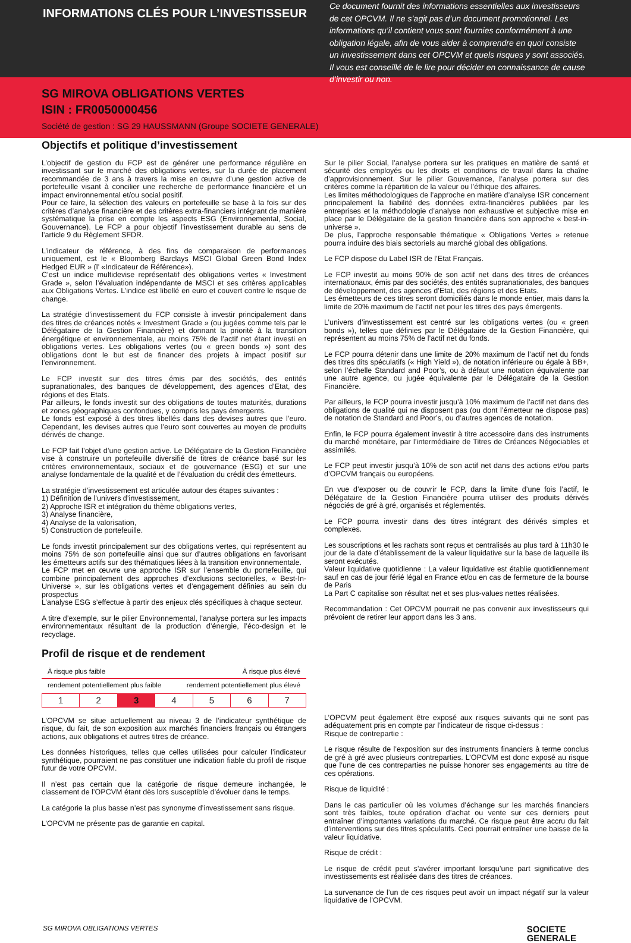INFORMATIONS CLÉS POUR L’INVESTISSEUR
Ce document fournit des informations essentielles aux investisseurs de cet OPCVM. Il ne s’agit pas d’un document promotionnel. Les informations qu’il contient vous sont fournies conformément à une obligation légale, afin de vous aider à comprendre en quoi consiste un investissement dans cet OPCVM et quels risques y sont associés. Il vous est conseillé de le lire pour décider en connaissance de cause d’investir ou non.
SG MIROVA OBLIGATIONS VERTES
ISIN : FR0050000456
Société de gestion : SG 29 HAUSSMANN (Groupe SOCIETE GENERALE)
Objectifs et politique d’investissement
L’objectif de gestion du FCP est de générer une performance régulière en investissant sur le marché des obligations vertes, sur la durée de placement recommandée de 3 ans à travers la mise en œuvre d’une gestion active de portefeuille visant à concilier une recherche de performance financière et un impact environnemental et/ou social positif.
Pour ce faire, la sélection des valeurs en portefeuille se base à la fois sur des critères d’analyse financière et des critères extra-financiers intégrant de manière systématique la prise en compte les aspects ESG (Environnemental, Social, Gouvernance). Le FCP a pour objectif l’investissement durable au sens de l’article 9 du Règlement SFDR.
L’indicateur de référence, à des fins de comparaison de performances uniquement, est le « Bloomberg Barclays MSCI Global Green Bond Index Hedged EUR » (l’ «Indicateur de Référence»).
C’est un indice multidevise représentatif des obligations vertes « Investment Grade », selon l’évaluation indépendante de MSCI et ses critères applicables aux Obligations Vertes. L’indice est libellé en euro et couvert contre le risque de change.
La stratégie d’investissement du FCP consiste à investir principalement dans des titres de créances notés « Investment Grade » (ou jugées comme tels par le Délégataire de la Gestion Financière) et donnant la priorité à la transition énergétique et environnementale, au moins 75% de l’actif net étant investi en obligations vertes. Les obligations vertes (ou « green bonds ») sont des obligations dont le but est de financer des projets à impact positif sur l’environnement.
Le FCP investit sur des titres émis par des sociétés, des entités supranationales, des banques de développement, des agences d’Etat, des régions et des Etats.
Par ailleurs, le fonds investit sur des obligations de toutes maturités, durations et zones géographiques confondues, y compris les pays émergents.
Le fonds est exposé à des titres libellés dans des devises autres que l’euro. Cependant, les devises autres que l’euro sont couvertes au moyen de produits dérivés de change.
Le FCP fait l’objet d’une gestion active. Le Délégataire de la Gestion Financière vise à construire un portefeuille diversifié de titres de créance basé sur les critères environnementaux, sociaux et de gouvernance (ESG) et sur une analyse fondamentale de la qualité et de l’évaluation du crédit des émetteurs.
La stratégie d’investissement est articulée autour des étapes suivantes :
1) Définition de l’univers d’investissement,
2) Approche ISR et intégration du thème obligations vertes,
3) Analyse financière,
4) Analyse de la valorisation,
5) Construction de portefeuille.
Le fonds investit principalement sur des obligations vertes, qui représentent au moins 75% de son portefeuille ainsi que sur d’autres obligations en favorisant les émetteurs actifs sur des thématiques liées à la transition environnementale.
Le FCP met en œuvre une approche ISR sur l’ensemble du portefeuille, qui combine principalement des approches d’exclusions sectorielles, « Best-In-Universe », sur les obligations vertes et d’engagement définies au sein du prospectus
L’analyse ESG s’effectue à partir des enjeux clés spécifiques à chaque secteur.
A titre d’exemple, sur le pilier Environnemental, l’analyse portera sur les impacts environnementaux résultant de la production d’énergie, l’éco-design et le recyclage.
Sur le pilier Social, l’analyse portera sur les pratiques en matière de santé et sécurité des employés ou les droits et conditions de travail dans la chaîne d’approvisionnement. Sur le pilier Gouvernance, l’analyse portera sur des critères comme la répartition de la valeur ou l’éthique des affaires.
Les limites méthodologiques de l’approche en matière d’analyse ISR concernent principalement la fiabilité des données extra-financières publiées par les entreprises et la méthodologie d’analyse non exhaustive et subjective mise en place par le Délégataire de la gestion financière dans son approche « best-in-universe ».
De plus, l’approche responsable thématique « Obligations Vertes » retenue pourra induire des biais sectoriels au marché global des obligations.
Le FCP dispose du Label ISR de l’Etat Français.
Le FCP investit au moins 90% de son actif net dans des titres de créances internationaux, émis par des sociétés, des entités supranationales, des banques de développement, des agences d’Etat, des régions et des Etats.
Les émetteurs de ces titres seront domiciliés dans le monde entier, mais dans la limite de 20% maximum de l’actif net pour les titres des pays émergents.
L’univers d’investissement est centré sur les obligations vertes (ou « green bonds »), telles que définies par le Délégataire de la Gestion Financière, qui représentent au moins 75% de l’actif net du fonds.
Le FCP pourra détenir dans une limite de 20% maximum de l’actif net du fonds des titres dits spéculatifs (« High Yield »), de notation inférieure ou égale à BB+, selon l’échelle Standard and Poor’s, ou à défaut une notation équivalente par une autre agence, ou jugée équivalente par le Délégataire de la Gestion Financière.
Par ailleurs, le FCP pourra investir jusqu’à 10% maximum de l’actif net dans des obligations de qualité qui ne disposent pas (ou dont l’émetteur ne dispose pas) de notation de Standard and Poor’s, ou d’autres agences de notation.
Enfin, le FCP pourra également investir à titre accessoire dans des instruments du marché monétaire, par l’intermédiaire de Titres de Créances Négociables et assimilés.
Le FCP peut investir jusqu’à 10% de son actif net dans des actions et/ou parts d’OPCVM français ou européens.
En vue d’exposer ou de couvrir le FCP, dans la limite d’une fois l’actif, le Délégataire de la Gestion Financière pourra utiliser des produits dérivés négociés de gré à gré, organisés et réglementés.
Le FCP pourra investir dans des titres intégrant des dérivés simples et complexes.
Les souscriptions et les rachats sont reçus et centralisés au plus tard à 11h30 le jour de la date d’établissement de la valeur liquidative sur la base de laquelle ils seront exécutés.
Valeur liquidative quotidienne : La valeur liquidative est établie quotidiennement sauf en cas de jour férié légal en France et/ou en cas de fermeture de la bourse de Paris
La Part C capitalise son résultat net et ses plus-values nettes réalisées.
Recommandation : Cet OPCVM pourrait ne pas convenir aux investisseurs qui prévoient de retirer leur apport dans les 3 ans.
Profil de risque et de rendement
À risque plus faible À risque plus élevé
rendement potentiellement plus faible rendement potentiellement plus élevé
| 1 | 2 | 3 | 4 | 5 | 6 | 7 |
L’OPCVM se situe actuellement au niveau 3 de l’indicateur synthétique de risque, du fait, de son exposition aux marchés financiers français ou étrangers actions, aux obligations et autres titres de créance.
Les données historiques, telles que celles utilisées pour calculer l’indicateur synthétique, pourraient ne pas constituer une indication fiable du profil de risque futur de votre OPCVM.
Il n’est pas certain que la catégorie de risque demeure inchangée, le classement de l’OPCVM étant dès lors susceptible d’évoluer dans le temps.
La catégorie la plus basse n’est pas synonyme d’investissement sans risque.
L’OPCVM ne présente pas de garantie en capital.
L’OPCVM peut également être exposé aux risques suivants qui ne sont pas adéquatement pris en compte par l’indicateur de risque ci-dessus :
Risque de contrepartie :
Le risque résulte de l’exposition sur des instruments financiers à terme conclus de gré à gré avec plusieurs contreparties. L’OPCVM est donc exposé au risque que l’une de ces contreparties ne puisse honorer ses engagements au titre de ces opérations.
Risque de liquidité :
Dans le cas particulier où les volumes d’échange sur les marchés financiers sont très faibles, toute opération d’achat ou vente sur ces derniers peut entraîner d’importantes variations du marché. Ce risque peut être accru du fait d’interventions sur des titres spéculatifs. Ceci pourrait entraîner une baisse de la valeur liquidative.
Risque de crédit :
Le risque de crédit peut s’avérer important lorsqu’une part significative des investissements est réalisée dans des titres de créances.
La survenance de l’un de ces risques peut avoir un impact négatif sur la valeur liquidative de l’OPCVM.
SG MIROVA OBLIGATIONS VERTES SOCIETE
GENERALE